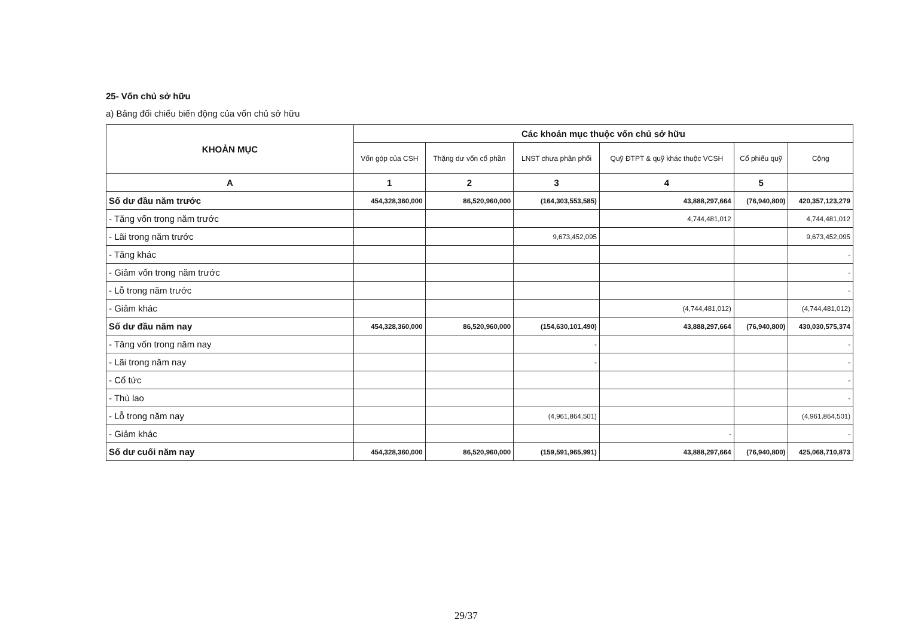25- Vốn chủ sở hữu
a) Bảng đối chiếu biến động của vốn chủ sở hữu
| KHOẢN MỤC | Các khoản mục thuộc vốn chủ sở hữu | | | | | |
| --- | --- | --- | --- | --- | --- | --- |
| | Vốn góp của CSH | Thặng dư vốn cổ phần | LNST chưa phân phối | Quỹ ĐTPT & quỹ khác thuộc VCSH | Cổ phiếu quỹ | Cộng |
| A | 1 | 2 | 3 | 4 | 5 | |
| Số dư đầu năm trước | 454,328,360,000 | 86,520,960,000 | (164,303,553,585) | 43,888,297,664 | (76,940,800) | 420,357,123,279 |
| - Tăng vốn trong năm trước | | | | 4,744,481,012 | | 4,744,481,012 |
| - Lãi trong năm trước | | | 9,673,452,095 | | | 9,673,452,095 |
| - Tăng khác | | | | | | - |
| - Giảm vốn trong năm trước | | | | | | - |
| - Lỗ trong năm trước | | | | | | - |
| - Giảm khác | | | | (4,744,481,012) | | (4,744,481,012) |
| Số dư đầu năm nay | 454,328,360,000 | 86,520,960,000 | (154,630,101,490) | 43,888,297,664 | (76,940,800) | 430,030,575,374 |
| - Tăng vốn trong năm nay | | | - | | | - |
| - Lãi trong năm nay | | | - | | | - |
| - Cổ tức | | | | | | - |
| - Thù lao | | | | | | - |
| - Lỗ trong năm nay | | | (4,961,864,501) | | | (4,961,864,501) |
| - Giảm khác | | | | - | | - |
| Số dư cuối năm nay | 454,328,360,000 | 86,520,960,000 | (159,591,965,991) | 43,888,297,664 | (76,940,800) | 425,068,710,873 |
29/37